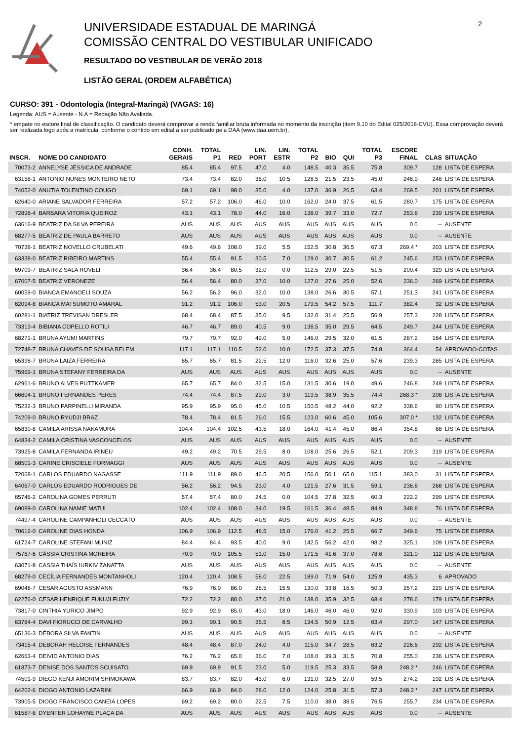UNIVERSIDADE ESTADUAL DE MARINGÁ
COMISSÃO CENTRAL DO VESTIBULAR UNIFICADO
RESULTADO DO VESTIBULAR DE VERÃO 2018
LISTÃO GERAL (ORDEM ALFABÉTICA)
2
CURSO: 391 - Odontologia (Integral-Maringá) (VAGAS: 16)
Legenda: AUS = Ausente - N.A = Redação Não Avaliada.
* empate no escore final de classificação. O candidato deverá comprovar a renda familiar bruta informada no momento da inscrição (item 9.10 do Edital 025/2018-CVU). Essa comprovação deverá ser realizada logo após a matrícula, conforme o contido em edital a ser publicado pela DAA (www.daa.uem.br).
| INSCR. | NOME DO CANDIDATO | CONH. GERAIS | TOTAL P1 | RED | LIN. PORT | LIN. ESTR | TOTAL P2 | BIO | QUI | TOTAL P3 | ESCORE FINAL | CLAS | SITUAÇÃO |
| --- | --- | --- | --- | --- | --- | --- | --- | --- | --- | --- | --- | --- | --- |
| 70073-2 | ANNELYSE JÉSSICA DE ANDRADE | 85.4 | 85.4 | 97.5 | 47.0 | 4.0 | 148.5 | 40.3 | 35.5 | 75.8 | 309.7 | 128 | LISTA DE ESPERA |
| 63158-1 | ANTONIO NUNES MONTEIRO NETO | 73.4 | 73.4 | 82.0 | 36.0 | 10.5 | 128.5 | 21.5 | 23.5 | 45.0 | 246.9 | 248 | LISTA DE ESPERA |
| 74052-0 | ANUTIA TOLENTINO COUGO | 69.1 | 69.1 | 98.0 | 35.0 | 4.0 | 137.0 | 36.9 | 26.5 | 63.4 | 269.5 | 201 | LISTA DE ESPERA |
| 62640-0 | ARIANE SALVADOR FERREIRA | 57.2 | 57.2 | 106.0 | 46.0 | 10.0 | 162.0 | 24.0 | 37.5 | 61.5 | 280.7 | 175 | LISTA DE ESPERA |
| 72898-4 | BARBARA VITORIA QUEIROZ | 43.1 | 43.1 | 78.0 | 44.0 | 16.0 | 138.0 | 39.7 | 33.0 | 72.7 | 253.8 | 239 | LISTA DE ESPERA |
| 63616-9 | BEATRIZ DA SILVA PEREIRA | AUS | AUS | AUS | AUS | AUS | AUS | AUS | AUS | AUS | 0.0 | -- | AUSENTE |
| 68277-5 | BEATRIZ DE PAULA BARRETO | AUS | AUS | AUS | AUS | AUS | AUS | AUS | AUS | AUS | 0.0 | -- | AUSENTE |
| 70738-1 | BEATRIZ NOVELLO CRUBELATI | 49.6 | 49.6 | 108.0 | 39.0 | 5.5 | 152.5 | 30.8 | 36.5 | 67.3 | 269.4 * | 203 | LISTA DE ESPERA |
| 63338-0 | BEATRIZ RIBEIRO MARTINS | 55.4 | 55.4 | 91.5 | 30.5 | 7.0 | 129.0 | 30.7 | 30.5 | 61.2 | 245.6 | 253 | LISTA DE ESPERA |
| 69709-7 | BEATRIZ SALA ROVELI | 36.4 | 36.4 | 80.5 | 32.0 | 0.0 | 112.5 | 29.0 | 22.5 | 51.5 | 200.4 | 329 | LISTA DE ESPERA |
| 67007-5 | BEATRIZ VERONEZE | 56.4 | 56.4 | 80.0 | 37.0 | 10.0 | 127.0 | 27.6 | 25.0 | 52.6 | 236.0 | 269 | LISTA DE ESPERA |
| 60059-0 | BIANCA EMANOELI SOUZA | 56.2 | 56.2 | 96.0 | 32.0 | 10.0 | 138.0 | 26.6 | 30.5 | 57.1 | 251.3 | 241 | LISTA DE ESPERA |
| 62094-8 | BIANCA MATSUMOTO AMARAL | 91.2 | 91.2 | 106.0 | 53.0 | 20.5 | 179.5 | 54.2 | 57.5 | 111.7 | 382.4 | 32 | LISTA DE ESPERA |
| 60281-1 | BIATRIZ TREVISAN DRESLER | 68.4 | 68.4 | 87.5 | 35.0 | 9.5 | 132.0 | 31.4 | 25.5 | 56.9 | 257.3 | 228 | LISTA DE ESPERA |
| 73313-4 | BIBIANA COPELLO ROTILI | 46.7 | 46.7 | 89.0 | 40.5 | 9.0 | 138.5 | 35.0 | 29.5 | 64.5 | 249.7 | 244 | LISTA DE ESPERA |
| 68271-1 | BRUNA AYUMI MARTINS | 79.7 | 79.7 | 92.0 | 49.0 | 5.0 | 146.0 | 29.5 | 32.0 | 61.5 | 287.2 | 164 | LISTA DE ESPERA |
| 72748-7 | BRUNA CHAVES DE SOUSA BELEM | 117.1 | 117.1 | 110.5 | 52.0 | 10.0 | 172.5 | 37.3 | 37.5 | 74.8 | 364.4 | 54 | APROVADO-COTAS |
| 65398-7 | BRUNA LAIZA FERREIRA | 65.7 | 65.7 | 81.5 | 22.5 | 12.0 | 116.0 | 32.6 | 25.0 | 57.6 | 239.3 | 265 | LISTA DE ESPERA |
| 75969-1 | BRUNA STEFANY FERREIRA DA | AUS | AUS | AUS | AUS | AUS | AUS | AUS | AUS | AUS | 0.0 | -- | AUSENTE |
| 62961-6 | BRUNO ALVES PUTTKAMER | 65.7 | 65.7 | 84.0 | 32.5 | 15.0 | 131.5 | 30.6 | 19.0 | 49.6 | 246.8 | 249 | LISTA DE ESPERA |
| 66604-1 | BRUNO FERNANDES PERES | 74.4 | 74.4 | 87.5 | 29.0 | 3.0 | 119.5 | 38.9 | 35.5 | 74.4 | 268.3 * | 208 | LISTA DE ESPERA |
| 75232-3 | BRUNO PARPINELLI MIRANDA | 95.9 | 95.9 | 95.0 | 45.0 | 10.5 | 150.5 | 48.2 | 44.0 | 92.2 | 338.6 | 90 | LISTA DE ESPERA |
| 74209-0 | BRUNO RYUDJI BRAZ | 78.4 | 78.4 | 81.5 | 26.0 | 15.5 | 123.0 | 60.6 | 45.0 | 105.6 | 307.0 * | 132 | LISTA DE ESPERA |
| 65830-8 | CAMILA ARISSA NAKAMURA | 104.4 | 104.4 | 102.5 | 43.5 | 18.0 | 164.0 | 41.4 | 45.0 | 86.4 | 354.8 | 68 | LISTA DE ESPERA |
| 64834-2 | CAMILA CRISTINA VASCONCELOS | AUS | AUS | AUS | AUS | AUS | AUS | AUS | AUS | AUS | 0.0 | -- | AUSENTE |
| 73925-8 | CAMILA FERNANDA IRINEU | 49.2 | 49.2 | 70.5 | 29.5 | 8.0 | 108.0 | 25.6 | 26.5 | 52.1 | 209.3 | 319 | LISTA DE ESPERA |
| 68501-3 | CARINE CRISCIELE FORMAGGI | AUS | AUS | AUS | AUS | AUS | AUS | AUS | AUS | AUS | 0.0 | -- | AUSENTE |
| 72068-1 | CARLOS EDUARDO NAGASSE | 111.9 | 111.9 | 89.0 | 46.5 | 20.5 | 156.0 | 50.1 | 65.0 | 115.1 | 383.0 | 31 | LISTA DE ESPERA |
| 64067-0 | CARLOS EDUARDO RODRIGUES DE | 56.2 | 56.2 | 94.5 | 23.0 | 4.0 | 121.5 | 27.6 | 31.5 | 59.1 | 236.8 | 268 | LISTA DE ESPERA |
| 65746-2 | CAROLINA GOMES PERRUTI | 57.4 | 57.4 | 80.0 | 24.5 | 0.0 | 104.5 | 27.8 | 32.5 | 60.3 | 222.2 | 299 | LISTA DE ESPERA |
| 69089-0 | CAROLINA NAMIE MATUI | 102.4 | 102.4 | 108.0 | 34.0 | 19.5 | 161.5 | 36.4 | 48.5 | 84.9 | 348.8 | 76 | LISTA DE ESPERA |
| 74497-4 | CAROLINE CAMPANHOLI CECCATO | AUS | AUS | AUS | AUS | AUS | AUS | AUS | AUS | AUS | 0.0 | -- | AUSENTE |
| 70612-0 | CAROLINE DIAS HONDA | 106.9 | 106.9 | 112.5 | 48.5 | 15.0 | 176.0 | 41.2 | 25.5 | 66.7 | 349.6 | 75 | LISTA DE ESPERA |
| 61724-7 | CAROLINE STEFANI MUNIZ | 84.4 | 84.4 | 93.5 | 40.0 | 9.0 | 142.5 | 56.2 | 42.0 | 98.2 | 325.1 | 109 | LISTA DE ESPERA |
| 75767-6 | CÁSSIA CRISTINA MOREIRA | 70.9 | 70.9 | 105.5 | 51.0 | 15.0 | 171.5 | 41.6 | 37.0 | 78.6 | 321.0 | 112 | LISTA DE ESPERA |
| 63071-8 | CASSIA THAÍS IURKIV ZANATTA | AUS | AUS | AUS | AUS | AUS | AUS | AUS | AUS | AUS | 0.0 | -- | AUSENTE |
| 68279-0 | CECÍLIA FERNANDES MONTANHOLI | 120.4 | 120.4 | 108.5 | 58.0 | 22.5 | 189.0 | 71.9 | 54.0 | 125.9 | 435.3 | 6 | APROVADO |
| 69048-7 | CESAR AGUSTO ASSMANN | 76.9 | 76.9 | 86.0 | 28.5 | 15.5 | 130.0 | 33.8 | 16.5 | 50.3 | 257.2 | 229 | LISTA DE ESPERA |
| 62276-0 | CESAR HENRIQUE FUKUJI FUZIY | 72.2 | 72.2 | 80.0 | 37.0 | 21.0 | 138.0 | 35.9 | 32.5 | 68.4 | 278.6 | 179 | LISTA DE ESPERA |
| 73817-0 | CINTHIA YURICO JIMPO | 92.9 | 92.9 | 85.0 | 43.0 | 18.0 | 146.0 | 46.0 | 46.0 | 92.0 | 330.9 | 103 | LISTA DE ESPERA |
| 63784-4 | DAVI FIORUCCI DE CARVALHO | 99.1 | 99.1 | 90.5 | 35.5 | 8.5 | 134.5 | 50.9 | 12.5 | 63.4 | 297.0 | 147 | LISTA DE ESPERA |
| 65136-3 | DÉBORA SILVA FANTIN | AUS | AUS | AUS | AUS | AUS | AUS | AUS | AUS | AUS | 0.0 | -- | AUSENTE |
| 73415-4 | DEBORAH HELOISE FERNANDES | 48.4 | 48.4 | 87.0 | 24.0 | 4.0 | 115.0 | 34.7 | 28.5 | 63.2 | 226.6 | 292 | LISTA DE ESPERA |
| 62663-4 | DEIVID ANTONIO DIAS | 76.2 | 76.2 | 65.0 | 36.0 | 7.0 | 108.0 | 39.3 | 31.5 | 70.8 | 255.0 | 236 | LISTA DE ESPERA |
| 61873-7 | DENISE DOS SANTOS SCUISATO | 69.9 | 69.9 | 91.5 | 23.0 | 5.0 | 119.5 | 25.3 | 33.5 | 58.8 | 248.2 * | 246 | LISTA DE ESPERA |
| 74501-9 | DIEGO KENJI AMORIM SHIMOKAWA | 83.7 | 83.7 | 82.0 | 43.0 | 6.0 | 131.0 | 32.5 | 27.0 | 59.5 | 274.2 | 192 | LISTA DE ESPERA |
| 64202-6 | DIOGO ANTONIO LAZARINI | 66.9 | 66.9 | 84.0 | 28.0 | 12.0 | 124.0 | 25.8 | 31.5 | 57.3 | 248.2 * | 247 | LISTA DE ESPERA |
| 73905-5 | DIOGO FRANCISCO CANEIA LOPES | 69.2 | 69.2 | 80.0 | 22.5 | 7.5 | 110.0 | 38.0 | 38.5 | 76.5 | 255.7 | 234 | LISTA DE ESPERA |
| 61587-6 | DYENFER LOHAYNE PLAÇA DA | AUS | AUS | AUS | AUS | AUS | AUS | AUS | AUS | AUS | 0.0 | -- | AUSENTE |